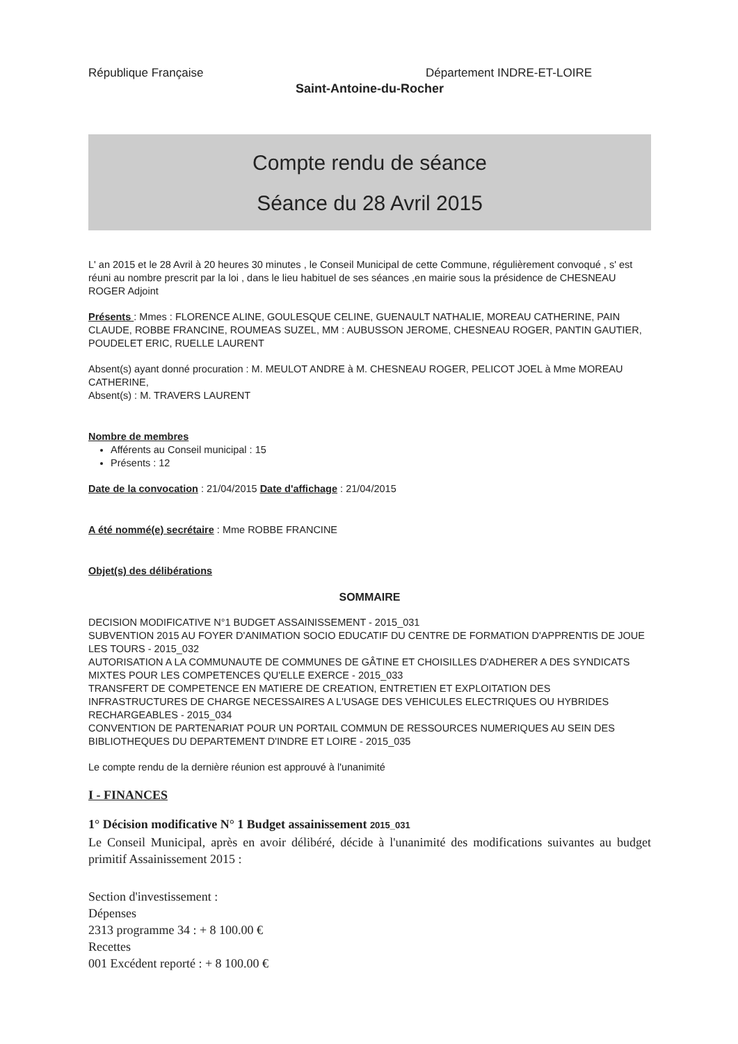République Française Département INDRE-ET-LOIRE
Saint-Antoine-du-Rocher
Compte rendu de séance
Séance du 28 Avril 2015
L' an 2015 et le 28 Avril à 20 heures 30 minutes , le Conseil Municipal de cette Commune, régulièrement convoqué , s' est réuni au nombre prescrit par la loi , dans le lieu habituel de ses séances ,en mairie sous la présidence de CHESNEAU ROGER Adjoint
Présents : Mmes : FLORENCE ALINE, GOULESQUE CELINE, GUENAULT NATHALIE, MOREAU CATHERINE, PAIN CLAUDE, ROBBE FRANCINE, ROUMEAS SUZEL, MM : AUBUSSON JEROME, CHESNEAU ROGER, PANTIN GAUTIER, POUDELET ERIC, RUELLE LAURENT
Absent(s) ayant donné procuration : M. MEULOT ANDRE à M. CHESNEAU ROGER, PELICOT JOEL à Mme MOREAU CATHERINE,
Absent(s) : M. TRAVERS LAURENT
Nombre de membres
Afférents au Conseil municipal : 15
Présents : 12
Date de la convocation : 21/04/2015 Date d'affichage : 21/04/2015
A été nommé(e) secrétaire : Mme ROBBE FRANCINE
Objet(s) des délibérations
SOMMAIRE
DECISION MODIFICATIVE N°1 BUDGET ASSAINISSEMENT - 2015_031
SUBVENTION 2015 AU FOYER D'ANIMATION SOCIO EDUCATIF DU CENTRE DE FORMATION D'APPRENTIS DE JOUE LES TOURS - 2015_032
AUTORISATION A LA COMMUNAUTE DE COMMUNES DE GÂTINE ET CHOISILLES D'ADHERER A DES SYNDICATS MIXTES POUR LES COMPETENCES QU'ELLE EXERCE - 2015_033
TRANSFERT DE COMPETENCE EN MATIERE DE CREATION, ENTRETIEN ET EXPLOITATION DES INFRASTRUCTURES DE CHARGE NECESSAIRES A L'USAGE DES VEHICULES ELECTRIQUES OU HYBRIDES RECHARGEABLES - 2015_034
CONVENTION DE PARTENARIAT POUR UN PORTAIL COMMUN DE RESSOURCES NUMERIQUES AU SEIN DES BIBLIOTHEQUES DU DEPARTEMENT D'INDRE ET LOIRE - 2015_035
Le compte rendu de la dernière réunion est approuvé à l'unanimité
I - FINANCES
1° Décision modificative N° 1 Budget assainissement 2015_031
Le Conseil Municipal, après en avoir délibéré, décide à l'unanimité des modifications suivantes au budget primitif Assainissement 2015 :
Section d'investissement :
Dépenses
2313 programme 34 : + 8 100.00 €
Recettes
001 Excédent reporté : + 8 100.00 €